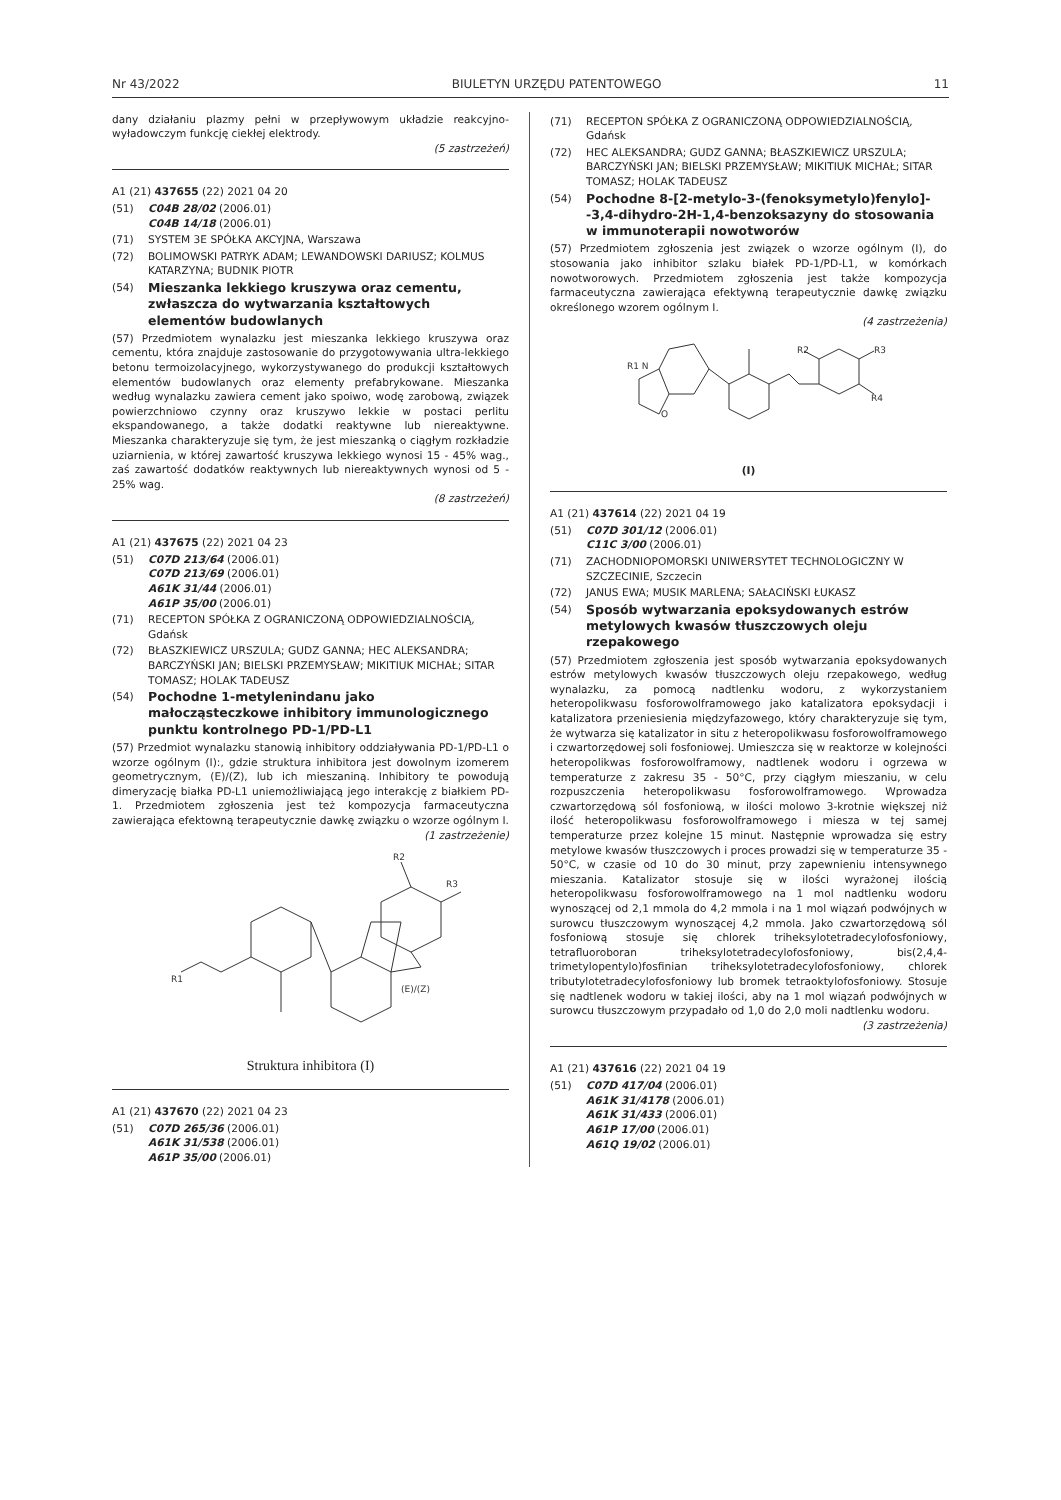Nr 43/2022 BIULETYN URZĘDU PATENTOWEGO 11
dany działaniu plazmy pełni w przepływowym układzie reakcyjno-wyładowczym funkcję ciekłej elektrody.
(5 zastrzeżeń)
A1 (21) 437655 (22) 2021 04 20
(51) C04B 28/02 (2006.01)
C04B 14/18 (2006.01)
(71) SYSTEM 3E SPÓŁKA AKCYJNA, Warszawa
(72) BOLIMOWSKI PATRYK ADAM; LEWANDOWSKI DARIUSZ; KOLMUS KATARZYNA; BUDNIK PIOTR
(54) Mieszanka lekkiego kruszywa oraz cementu, zwłaszcza do wytwarzania kształtowych elementów budowlanych
(57) Przedmiotem wynalazku jest mieszanka lekkiego kruszywa oraz cementu, która znajduje zastosowanie do przygotowywania ultra-lekkiego betonu termoizolacyjnego, wykorzystywanego do produkcji kształtowych elementów budowlanych oraz elementy prefabrykowane. Mieszanka według wynalazku zawiera cement jako spoiwo, wodę zarobową, związek powierzchniowo czynny oraz kruszywo lekkie w postaci perlitu ekspandowanego, a także dodatki reaktywne lub niereaktywne. Mieszanka charakteryzuje się tym, że jest mieszanką o ciągłym rozkładzie uziarnienia, w której zawartość kruszywa lekkiego wynosi 15 - 45% wag., zaś zawartość dodatków reaktywnych lub niereaktywnych wynosi od 5 - 25% wag.
(8 zastrzeżeń)
A1 (21) 437675 (22) 2021 04 23
(51) C07D 213/64 (2006.01)
C07D 213/69 (2006.01)
A61K 31/44 (2006.01)
A61P 35/00 (2006.01)
(71) RECEPTON SPÓŁKA Z OGRANICZONĄ ODPOWIEDZIALNOŚCIĄ, Gdańsk
(72) BŁASZKIEWICZ URSZULA; GUDZ GANNA; HEC ALEKSANDRA; BARCZYŃSKI JAN; BIELSKI PRZEMYSŁAW; MIKITIUK MICHAŁ; SITAR TOMASZ; HOLAK TADEUSZ
(54) Pochodne 1-metylenindanu jako małocząsteczkowe inhibitory immunologicznego punktu kontrolnego PD-1/PD-L1
(57) Przedmiot wynalazku stanowią inhibitory oddziaływania PD-1/PD-L1 o wzorze ogólnym (I):, gdzie struktura inhibitora jest dowolnym izomerem geometrycznym, (E)/(Z), lub ich mieszaniną. Inhibitory te powodują dimeryzację białka PD-L1 uniemożliwiającą jego interakcję z białkiem PD-1. Przedmiotem zgłoszenia jest też kompozycja farmaceutyczna zawierająca efektowną terapeutycznie dawkę związku o wzorze ogólnym I.
(1 zastrzeżenie)
R1
(E)/(Z)
R2
R3
Struktura inhibitora (I)
A1 (21) 437670 (22) 2021 04 23
(51) C07D 265/36 (2006.01)
A61K 31/538 (2006.01)
A61P 35/00 (2006.01)
(71) RECEPTON SPÓŁKA Z OGRANICZONĄ ODPOWIEDZIALNOŚCIĄ, Gdańsk
(72) HEC ALEKSANDRA; GUDZ GANNA; BŁASZKIEWICZ URSZULA; BARCZYŃSKI JAN; BIELSKI PRZEMYSŁAW; MIKITIUK MICHAŁ; SITAR TOMASZ; HOLAK TADEUSZ
(54) Pochodne 8-[2-metylo-3-(fenoksymetylo)fenylo]--3,4-dihydro-2H-1,4-benzoksazyny do stosowania w immunoterapii nowotworów
(57) Przedmiotem zgłoszenia jest związek o wzorze ogólnym (I), do stosowania jako inhibitor szlaku białek PD-1/PD-L1, w komórkach nowotworowych. Przedmiotem zgłoszenia jest także kompozycja farmaceutyczna zawierająca efektywną terapeutycznie dawkę związku określonego wzorem ogólnym I.
(4 zastrzeżenia)
R1 N
O
R2
R3
R4
(I)
A1 (21) 437614 (22) 2021 04 19
(51) C07D 301/12 (2006.01)
C11C 3/00 (2006.01)
(71) ZACHODNIOPOMORSKI UNIWERSYTET TECHNOLOGICZNY W SZCZECINIE, Szczecin
(72) JANUS EWA; MUSIK MARLENA; SAŁACIŃSKI ŁUKASZ
(54) Sposób wytwarzania epoksydowanych estrów metylowych kwasów tłuszczowych oleju rzepakowego
(57) Przedmiotem zgłoszenia jest sposób wytwarzania epoksydowanych estrów metylowych kwasów tłuszczowych oleju rzepakowego, według wynalazku, za pomocą nadtlenku wodoru, z wykorzystaniem heteropolikwasu fosforowolframowego jako katalizatora epoksydacji i katalizatora przeniesienia międzyfazowego, który charakteryzuje się tym, że wytwarza się katalizator in situ z heteropolikwasu fosforowolframowego i czwartorzędowej soli fosfoniowej. Umieszcza się w reaktorze w kolejności heteropolikwas fosforowolframowy, nadtlenek wodoru i ogrzewa w temperaturze z zakresu 35 - 50°C, przy ciągłym mieszaniu, w celu rozpuszczenia heteropolikwasu fosforowolframowego. Wprowadza czwartorzędową sól fosfoniową, w ilości molowo 3-krotnie większej niż ilość heteropolikwasu fosforowolframowego i miesza w tej samej temperaturze przez kolejne 15 minut. Następnie wprowadza się estry metylowe kwasów tłuszczowych i proces prowadzi się w temperaturze 35 - 50°C, w czasie od 10 do 30 minut, przy zapewnieniu intensywnego mieszania. Katalizator stosuje się w ilości wyrażonej ilością heteropolikwasu fosforowolframowego na 1 mol nadtlenku wodoru wynoszącej od 2,1 mmola do 4,2 mmola i na 1 mol wiązań podwójnych w surowcu tłuszczowym wynoszącej 4,2 mmola. Jako czwartorzędową sól fosfoniową stosuje się chlorek triheksylotetradecylofosfoniowy, tetrafluoroboran triheksylotetradecylofosfoniowy, bis(2,4,4-trimetylopentylo)fosfinian triheksylotetradecylofosfoniowy, chlorek tributylotetradecylofosfoniowy lub bromek tetraoktylofosfoniowy. Stosuje się nadtlenek wodoru w takiej ilości, aby na 1 mol wiązań podwójnych w surowcu tłuszczowym przypadało od 1,0 do 2,0 moli nadtlenku wodoru.
(3 zastrzeżenia)
A1 (21) 437616 (22) 2021 04 19
(51) C07D 417/04 (2006.01)
A61K 31/4178 (2006.01)
A61K 31/433 (2006.01)
A61P 17/00 (2006.01)
A61Q 19/02 (2006.01)